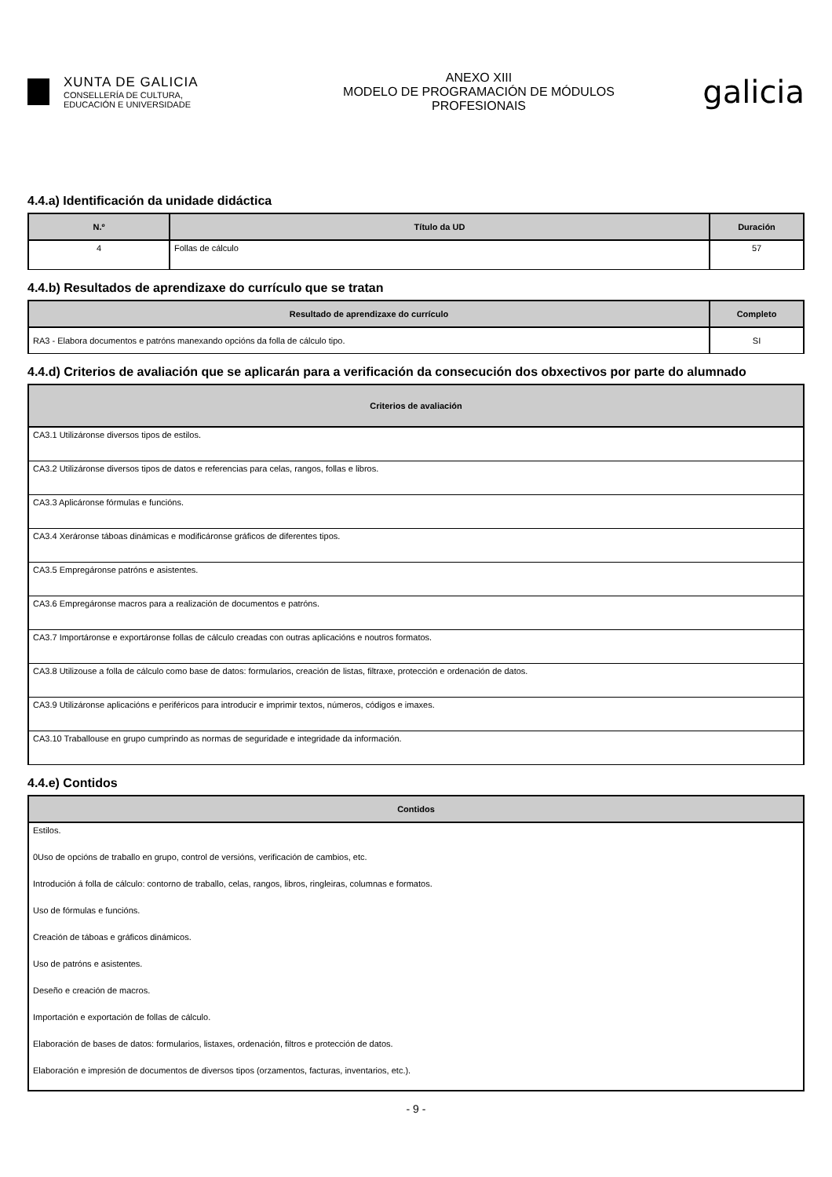XUNTA DE GALICIA
CONSELLERÍA DE CULTURA,
EDUCACIÓN E UNIVERSIDADE
ANEXO XIII
MODELO DE PROGRAMACIÓN DE MÓDULOS
PROFESIONAIS
galicia
4.4.a) Identificación da unidade didáctica
| N.º | Título da UD | Duración |
| --- | --- | --- |
| 4 | Follas de cálculo | 57 |
4.4.b) Resultados de aprendizaxe do currículo que se tratan
| Resultado de aprendizaxe do currículo | Completo |
| --- | --- |
| RA3 - Elabora documentos e patróns manexando opcións da folla de cálculo tipo. | SI |
4.4.d) Criterios de avaliación que se aplicarán para a verificación da consecución dos obxectivos por parte do alumnado
| Criterios de avaliación |
| --- |
| CA3.1 Utilizáronse diversos tipos de estilos. |
| CA3.2 Utilizáronse diversos tipos de datos e referencias para celas, rangos, follas e libros. |
| CA3.3 Aplicáronse fórmulas e funcións. |
| CA3.4 Xeráronse táboas dinámicas e modificáronse gráficos de diferentes tipos. |
| CA3.5 Empregáronse patróns e asistentes. |
| CA3.6 Empregáronse macros para a realización de documentos e patróns. |
| CA3.7 Importáronse e exportáronse follas de cálculo creadas con outras aplicacións e noutros formatos. |
| CA3.8 Utilizouse a folla de cálculo como base de datos: formularios, creación de listas, filtraxe, protección e ordenación de datos. |
| CA3.9 Utilizáronse aplicacións e periféricos para introducir e imprimir textos, números, códigos e imaxes. |
| CA3.10 Traballouse en grupo cumprindo as normas de seguridade e integridade da información. |
4.4.e) Contidos
| Contidos |
| --- |
| Estilos. |
| 0Uso de opcións de traballo en grupo, control de versións, verificación de cambios, etc. |
| Introdución á folla de cálculo: contorno de traballo, celas, rangos, libros, ringleiras, columnas e formatos. |
| Uso de fórmulas e funcións. |
| Creación de táboas e gráficos dinámicos. |
| Uso de patróns e asistentes. |
| Deseño e creación de macros. |
| Importación e exportación de follas de cálculo. |
| Elaboración de bases de datos: formularios, listaxes, ordenación, filtros e protección de datos. |
| Elaboración e impresión de documentos de diversos tipos (orzamentos, facturas, inventarios, etc.). |
- 9 -